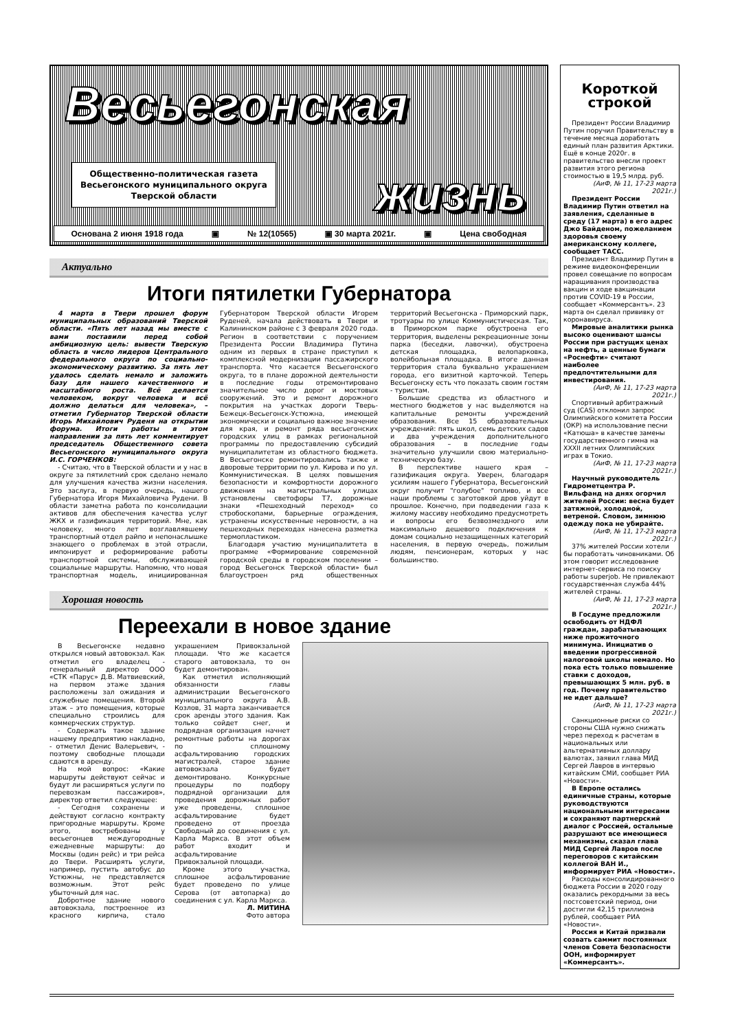Весьегонская
жизнь
Общественно-политическая газета
Весьегонского муниципального округа
Тверской области
Основана 2 июня 1918 года ▣ № 12(10565) ▣ 30 марта 2021г. ▣ Цена свободная
Актуально
Итоги пятилетки Губернатора
4 марта в Твери прошел форум муниципальных образований Тверской области. «Пять лет назад мы вместе с вами поставили перед собой амбициозную цель: вывести Тверскую область в число лидеров Центрального федерального округа по социально-экономическому развитию. За пять лет удалось сделать немало и заложить базу для нашего качественного и масштабного роста. Всё делается человеком, вокруг человека и всё должно делаться для человека», – отметил Губернатор Тверской области Игорь Михайлович Руденя на открытии форума. Итоги работы в этом направлении за пять лет комментирует председатель Общественного совета Весьегонского муниципального округа И.С. ГОРЧЕНКОВ:
- Считаю, что в Тверской области и у нас в округе за пятилетний срок сделано немало для улучшения качества жизни населения. Это заслуга, в первую очередь, нашего Губернатора Игоря Михайловича Рудени. В области заметна работа по консолидации активов для обеспечения качества услуг ЖКХ и газификация территорий. Мне, как человеку, много лет возглавлявшему транспортный отдел райпо и непонаслышке знающего о проблемах в этой отрасли, импонирует и реформирование работы транспортной системы, обслуживающей социальные маршруты. Напомню, что новая транспортная модель, инициированная Губернатором Тверской области Игорем Руденей, начала действовать в Твери и Калининском районе с 3 февраля 2020 года. Регион в соответствии с поручением Президента России Владимира Путина одним из первых в стране приступил к комплексной модернизации пассажирского транспорта. Что касается Весьегонского округа, то в плане дорожной деятельности в последние годы отремонтировано значительное число дорог и мостовых сооружений. Это и ремонт дорожного покрытия на участках дороги Тверь-Бежецк-Весьегонск-Устюжна, имеющей экономически и социально важное значение для края, и ремонт ряда весьегонских городских улиц в рамках региональной программы по предоставлению субсидий муниципалитетам из областного бюджета. В Весьегонске ремонтировались также и дворовые территории по ул. Кирова и по ул. Коммунистическая. В целях повышения безопасности и комфортности дорожного движения на магистральных улицах установлены светофоры Т7, дорожные знаки «Пешеходный переход» со стробоскопами, барьерные ограждения, устранены искусственные неровности, а на пешеходных переходах нанесена разметка термопластиком.
Благодаря участию муниципалитета в программе «Формирование современной городской среды в городском поселении – город Весьегонск Тверской области» был благоустроен ряд общественных территорий Весьегонска - Приморский парк, тротуары по улице Коммунистическая. Так, в Приморском парке обустроена его территория, выделены рекреационные зоны парка (беседки, лавочки), обустроена детская площадка, велопарковка, волейбольная площадка. В итоге данная территория стала буквально украшением города, его визитной карточкой. Теперь Весьегонску есть что показать своим гостям - туристам.
Большие средства из областного и местного бюджетов у нас выделяются на капитальные ремонты учреждений образования. Все 15 образовательных учреждений: пять школ, семь детских садов и два учреждения дополнительного образования – в последние годы значительно улучшили свою материально-техническую базу.
В перспективе нашего края – газификация округа. Уверен, благодаря усилиям нашего Губернатора, Весьегонский округ получит "голубое" топливо, и все наши проблемы с заготовкой дров уйдут в прошлое. Конечно, при подведении газа к жилому массиву необходимо предусмотреть и вопросы его безвозмездного или максимально дешевого подключения к домам социально незащищенных категорий населения, в первую очередь, пожилым людям, пенсионерам, которых у нас большинство.
Хорошая новость
Переехали в новое здание
В Весьегонске недавно открылся новый автовокзал. Как отметил его владелец - генеральный директор ООО «СТК «Парус» Д.В. Матвиевский, на первом этаже здания расположены зал ожидания и служебные помещения. Второй этаж – это помещения, которые специально строились для коммерческих структур.
- Содержать такое здание нашему предприятию накладно, - отметил Денис Валерьевич, - поэтому свободные площади сдаются в аренду.
На мой вопрос: «Какие маршруты действуют сейчас и будут ли расширяться услуги по перевозкам пассажиров», директор ответил следующее:
- Сегодня сохранены и действуют согласно контракту пригородные маршруты. Кроме этого, востребованы у весьегонцев междугородные ежедневные маршруты: до Москвы (один рейс) и три рейса до Твери. Расширять услуги, например, пустить автобус до Устюжны, не представляется возможным. Этот рейс убыточный для нас.
Добротное здание нового автовокзала, построенное из красного кирпича, стало украшением Привокзальной площади. Что же касается старого автовокзала, то он будет демонтирован.
Как отметил исполняющий обязанности главы администрации Весьегонского муниципального округа А.В. Козлов, 31 марта заканчивается срок аренды этого здания. Как только сойдет снег, и подрядная организация начнет ремонтные работы на дорогах по сплошному асфальтированию городских магистралей, старое здание автовокзала будет демонтировано. Конкурсные процедуры по подбору подрядной организации для проведения дорожных работ уже проведены, сплошное асфальтирование будет проведено от проезда Свободный до соединения с ул. Карла Маркса. В этот объем работ входит и асфальтирование Привокзальной площади.
Кроме этого участка, сплошное асфальтирование будет проведено по улице Серова (от автопарка) до соединения с ул. Карла Маркса.
Л. МИТИНА
Фото автора
Короткой строкой
Президент России Владимир Путин поручил Правительству в течение месяца доработать единый план развития Арктики. Ещё в конце 2020г. в правительство внесли проект развития этого региона стоимостью в 19,5 млрд. руб.
(АиФ, № 11, 17-23 марта 2021г.)
Президент России Владимир Путин ответил на заявления, сделанные в среду (17 марта) в его адрес Джо Байденом, пожеланием здоровья своему американскому коллеге, сообщает ТАСС.
Президент Владимир Путин в режиме видеоконференции провел совещание по вопросам наращивания производства вакцин и ходе вакцинации против COVID-19 в России, сообщает «Коммерсантъ». 23 марта он сделал прививку от коронавируса.
Мировые аналитики рынка высоко оценивают шансы России при растущих ценах на нефть, а ценные бумаги «Роснефти» считают наиболее предпочтительными для инвестирования.
(АиФ, № 11, 17-23 марта 2021г.)
Спортивный арбитражный суд (CAS) отклонил запрос Олимпийского комитета России (ОКР) на использование песни «Катюша» в качестве замены государственного гимна на XXXII летних Олимпийских играх в Токио.
(АиФ, № 11, 17-23 марта 2021г.)
Научный руководитель Гидрометцентра Р. Вильфанд на днях огорчил жителей России: весна будет затяжной, холодной, ветреной. Словом, зимнюю одежду пока не убирайте.
(АиФ, № 11, 17-23 марта 2021г.)
37% жителей России хотели бы поработать чиновниками. Об этом говорит исследование интернет-сервиса по поиску работы superjob. Не привлекают государственная служба 44% жителей страны.
(АиФ, № 11, 17-23 марта 2021г.)
В Госдуме предложили освободить от НДФЛ граждан, зарабатывающих ниже прожиточного минимума. Инициатив о введении прогрессивной налоговой школы немало. Но пока есть только повышение ставки с доходов, превышающих 5 млн. руб. в год. Почему правительство не идет дальше?
(АиФ, № 11, 17-23 марта 2021г.)
Санкционные риски со стороны США нужно снижать через переход к расчетам в национальных или альтернативных доллару валютах, заявил глава МИД Сергей Лавров в интервью китайским СМИ, сообщает РИА «Новости».
В Европе остались единичные страны, которые руководствуются национальными интересами и сохраняют партнерский диалог с Россией, остальные разрушают все имеющиеся механизмы, сказал глава МИД Сергей Лавров после переговоров с китайским коллегой ВАН И., информирует РИА «Новости».
Расходы консолидированного бюджета России в 2020 году оказались рекордными за весь постсоветский период, они достигли 42,15 триллиона рублей, сообщает РИА «Новости».
Россия и Китай призвали созвать саммит постоянных членов Совета безопасности ООН, информирует «Коммерсантъ».